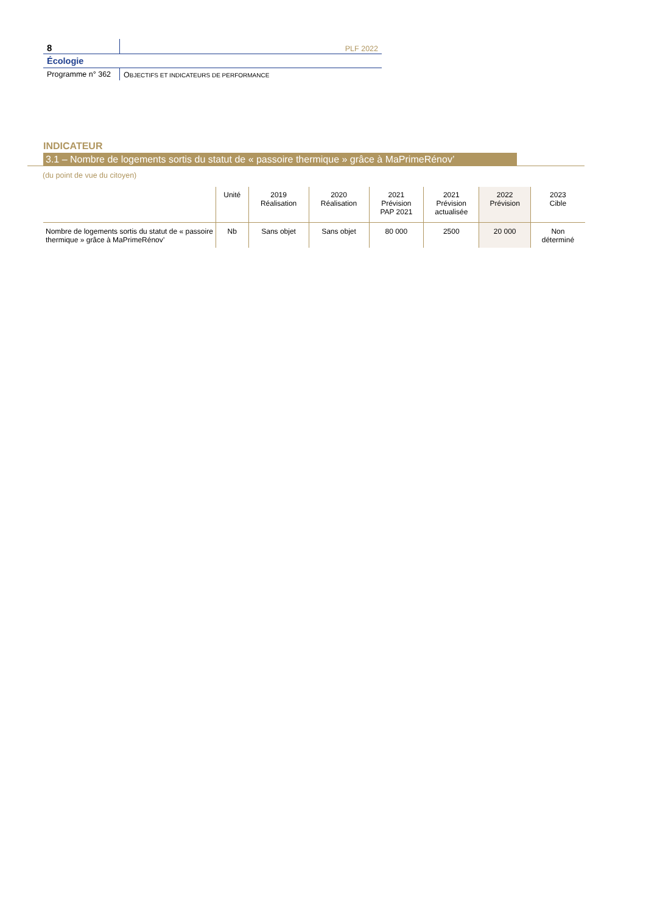8
PLF 2022
Écologie
Programme n° 362 OBJECTIFS ET INDICATEURS DE PERFORMANCE
INDICATEUR
3.1 – Nombre de logements sortis du statut de « passoire thermique » grâce à MaPrimeRénov’
(du point de vue du citoyen)
| | Unité | 2019 Réalisation | 2020 Réalisation | 2021 Prévision PAP 2021 | 2021 Prévision actualisée | 2022 Prévision | 2023 Cible |
| --- | --- | --- | --- | --- | --- | --- | --- |
| Nombre de logements sortis du statut de « passoire thermique » grâce à MaPrimeRénov’ | Nb | Sans objet | Sans objet | 80 000 | 2500 | 20 000 | Non déterminé |